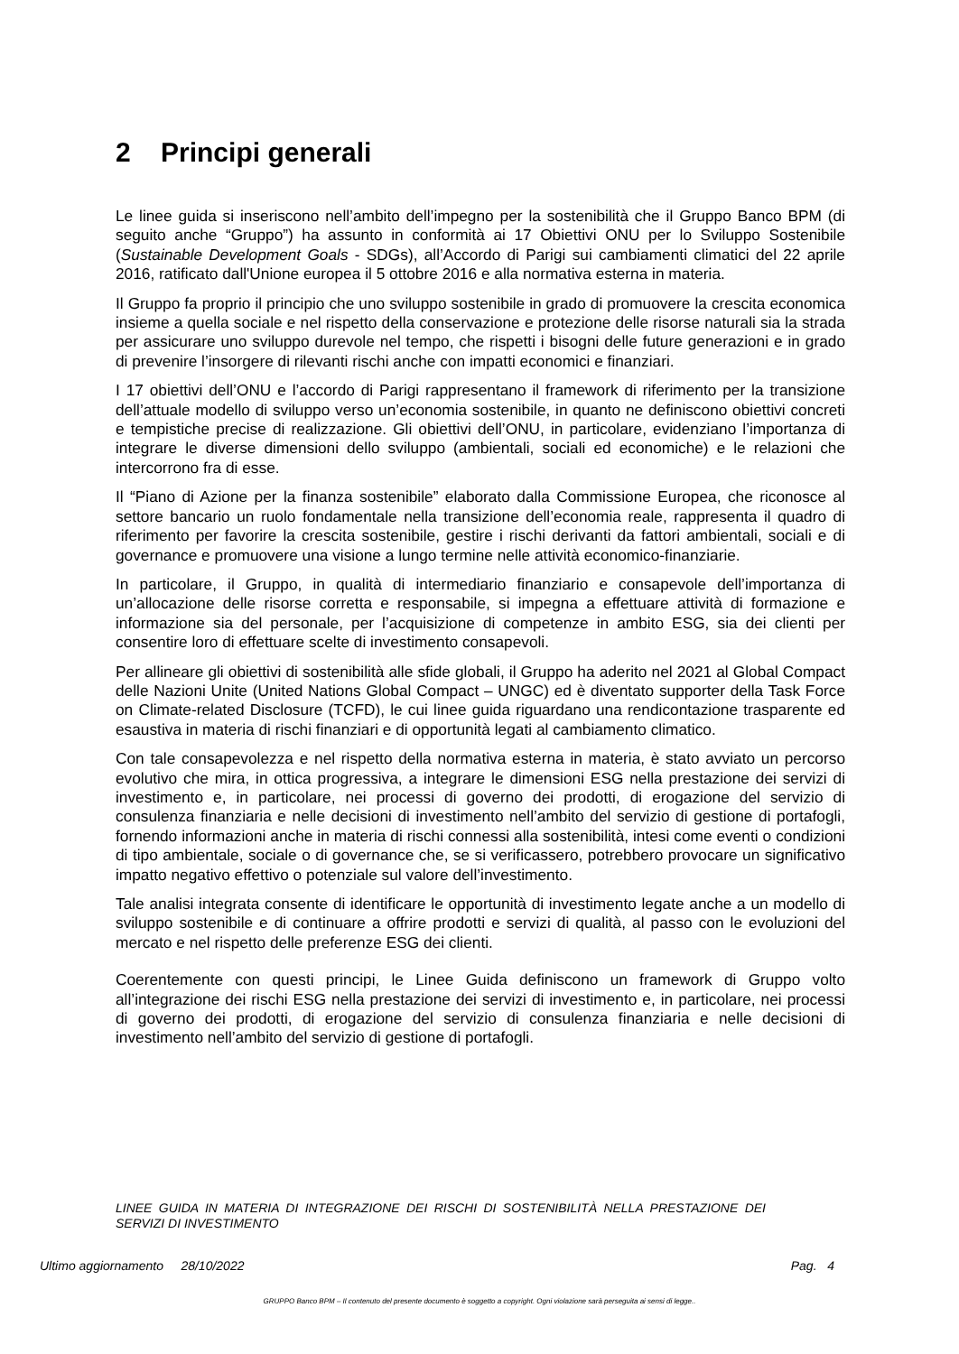2 Principi generali
Le linee guida si inseriscono nell’ambito dell’impegno per la sostenibilità che il Gruppo Banco BPM (di seguito anche “Gruppo”) ha assunto in conformità ai 17 Obiettivi ONU per lo Sviluppo Sostenibile (Sustainable Development Goals - SDGs), all’Accordo di Parigi sui cambiamenti climatici del 22 aprile 2016, ratificato dall'Unione europea il 5 ottobre 2016 e alla normativa esterna in materia.
Il Gruppo fa proprio il principio che uno sviluppo sostenibile in grado di promuovere la crescita economica insieme a quella sociale e nel rispetto della conservazione e protezione delle risorse naturali sia la strada per assicurare uno sviluppo durevole nel tempo, che rispetti i bisogni delle future generazioni e in grado di prevenire l’insorgere di rilevanti rischi anche con impatti economici e finanziari.
I 17 obiettivi dell’ONU e l’accordo di Parigi rappresentano il framework di riferimento per la transizione dell’attuale modello di sviluppo verso un’economia sostenibile, in quanto ne definiscono obiettivi concreti e tempistiche precise di realizzazione. Gli obiettivi dell’ONU, in particolare, evidenziano l’importanza di integrare le diverse dimensioni dello sviluppo (ambientali, sociali ed economiche) e le relazioni che intercorrono fra di esse.
Il “Piano di Azione per la finanza sostenibile” elaborato dalla Commissione Europea, che riconosce al settore bancario un ruolo fondamentale nella transizione dell’economia reale, rappresenta il quadro di riferimento per favorire la crescita sostenibile, gestire i rischi derivanti da fattori ambientali, sociali e di governance e promuovere una visione a lungo termine nelle attività economico-finanziarie.
In particolare, il Gruppo, in qualità di intermediario finanziario e consapevole dell’importanza di un’allocazione delle risorse corretta e responsabile, si impegna a effettuare attività di formazione e informazione sia del personale, per l’acquisizione di competenze in ambito ESG, sia dei clienti per consentire loro di effettuare scelte di investimento consapevoli.
Per allineare gli obiettivi di sostenibilità alle sfide globali, il Gruppo ha aderito nel 2021 al Global Compact delle Nazioni Unite (United Nations Global Compact – UNGC) ed è diventato supporter della Task Force on Climate-related Disclosure (TCFD), le cui linee guida riguardano una rendicontazione trasparente ed esaustiva in materia di rischi finanziari e di opportunità legati al cambiamento climatico.
Con tale consapevolezza e nel rispetto della normativa esterna in materia, è stato avviato un percorso evolutivo che mira, in ottica progressiva, a integrare le dimensioni ESG nella prestazione dei servizi di investimento e, in particolare, nei processi di governo dei prodotti, di erogazione del servizio di consulenza finanziaria e nelle decisioni di investimento nell’ambito del servizio di gestione di portafogli, fornendo informazioni anche in materia di rischi connessi alla sostenibilità, intesi come eventi o condizioni di tipo ambientale, sociale o di governance che, se si verificassero, potrebbero provocare un significativo impatto negativo effettivo o potenziale sul valore dell’investimento.
Tale analisi integrata consente di identificare le opportunità di investimento legate anche a un modello di sviluppo sostenibile e di continuare a offrire prodotti e servizi di qualità, al passo con le evoluzioni del mercato e nel rispetto delle preferenze ESG dei clienti.
Coerentemente con questi principi, le Linee Guida definiscono un framework di Gruppo volto all’integrazione dei rischi ESG nella prestazione dei servizi di investimento e, in particolare, nei processi di governo dei prodotti, di erogazione del servizio di consulenza finanziaria e nelle decisioni di investimento nell’ambito del servizio di gestione di portafogli.
LINEE GUIDA IN MATERIA DI INTEGRAZIONE DEI RISCHI DI SOSTENIBILITÀ NELLA PRESTAZIONE DEI SERVIZI DI INVESTIMENTO
Ultimo aggiornamento 28/10/2022 Pag. 4
GRUPPO Banco BPM – Il contenuto del presente documento è soggetto a copyright. Ogni violazione sarà perseguita ai sensi di legge..